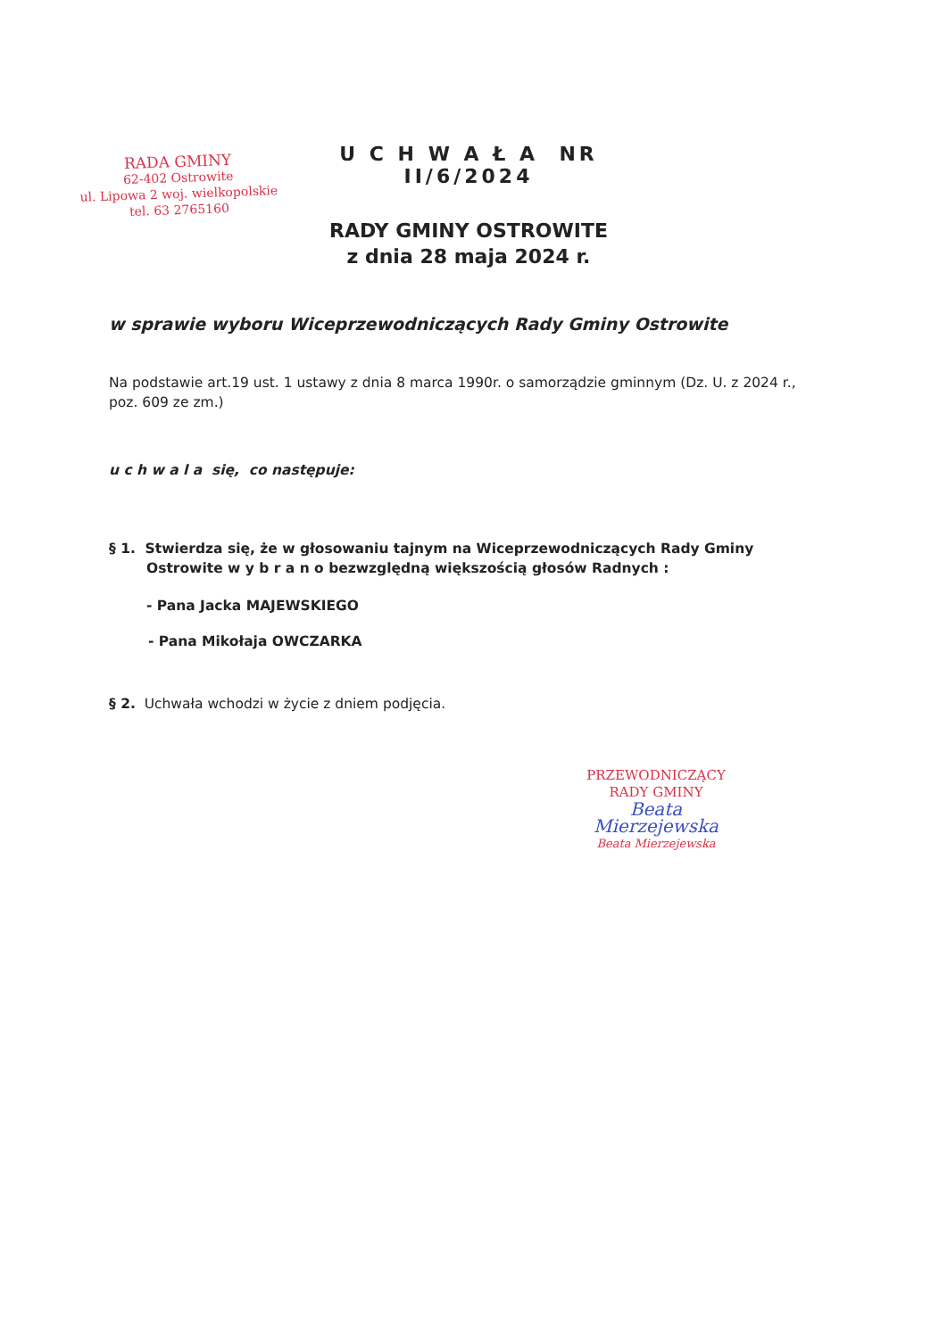RADA GMINY
62-402 Ostrowite
ul. Lipowa 2 woj. wielkopolskie
tel. 63 2765160
U C H W A Ł A NR II/6/2024
RADY GMINY OSTROWITE
z dnia 28 maja 2024 r.
w sprawie wyboru Wiceprzewodniczących Rady Gminy Ostrowite
Na podstawie art.19 ust. 1 ustawy z dnia 8 marca 1990r. o samorządzie gminnym (Dz. U. z 2024 r., poz. 609 ze zm.)
u c h w a l a się, co następuje:
§ 1. Stwierdza się, że w głosowaniu tajnym na Wiceprzewodniczących Rady Gminy Ostrowite w y b r a n o bezwzględną większością głosów Radnych :
- Pana Jacka MAJEWSKIEGO
- Pana Mikołaja OWCZARKA
§ 2. Uchwała wchodzi w życie z dniem podjęcia.
PRZEWODNICZĄCY
RADY GMINY
Beata Mierzejewska
Beata Mierzejewska